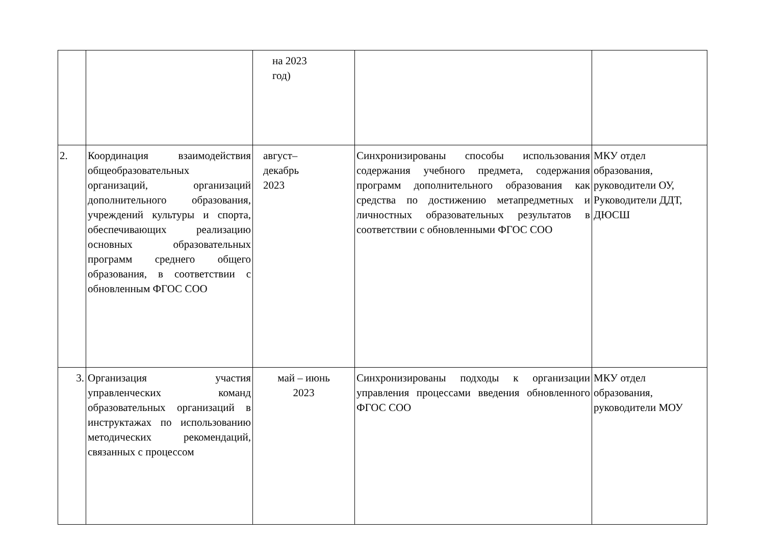| | | на 2023 год) | | |
| 2. | Координация взаимодействия общеобразовательных организаций, организаций дополнительного образования, учреждений культуры и спорта, обеспечивающих реализацию основных образовательных программ среднего общего образования, в соответствии с обновленным ФГОС СОО | август– декабрь 2023 | Синхронизированы способы использования содержания учебного предмета, содержания программ дополнительного образования как средства по достижению метапредметных и личностных образовательных результатов в соответствии с обновленными ФГОС СОО | МКУ отдел образования, руководители ОУ, Руководители ДДТ, ДЮСШ |
| 3. | Организация участия управленческих команд образовательных организаций в инструктажах по использованию методических рекомендаций, связанных с процессом | май – июнь 2023 | Синхронизированы подходы к организации управления процессами введения обновленного ФГОС СОО | МКУ отдел образования, руководители МОУ |